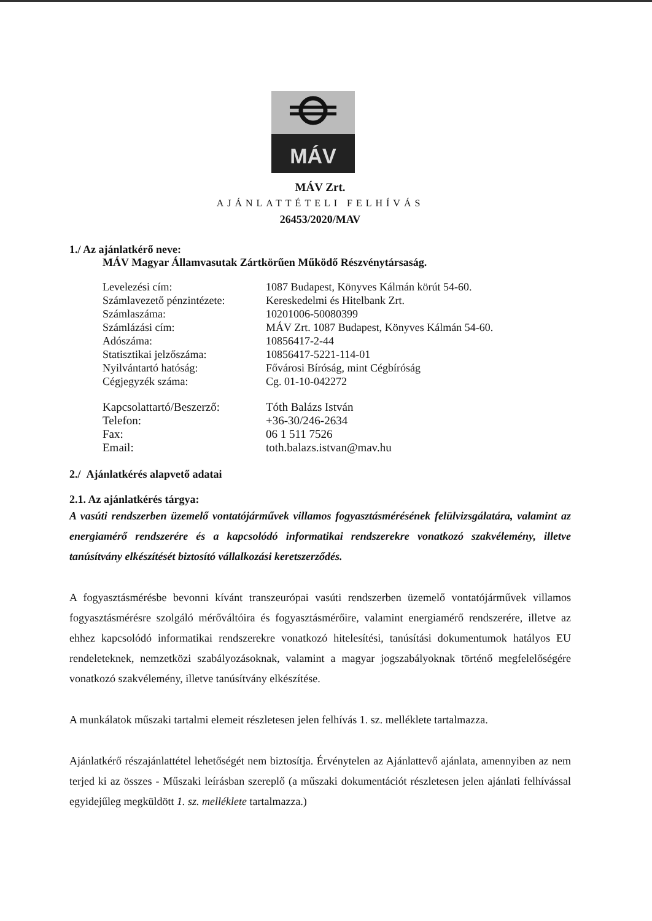MÁV
MÁV Zrt.
AJÁNLATTÉTELI FELHÍVÁS
26453/2020/MAV
1./ Az ajánlatkérő neve:
MÁV Magyar Államvasutak Zártkörűen Működő Részvénytársaság.
| Levelezési cím: | 1087 Budapest, Könyves Kálmán körút 54-60. |
| Számlavezető pénzintézete: | Kereskedelmi és Hitelbank Zrt. |
| Számlaszáma: | 10201006-50080399 |
| Számlázási cím: | MÁV Zrt. 1087 Budapest, Könyves Kálmán 54-60. |
| Adószáma: | 10856417-2-44 |
| Statisztikai jelzőszáma: | 10856417-5221-114-01 |
| Nyilvántartó hatóság: | Fővárosi Bíróság, mint Cégbíróság |
| Cégjegyzék száma: | Cg. 01-10-042272 |
| Kapcsolattartó/Beszerző: | Tóth Balázs István |
| Telefon: | +36-30/246-2634 |
| Fax: | 06 1 511 7526 |
| Email: | toth.balazs.istvan@mav.hu |
2./ Ajánlatkérés alapvető adatai
2.1. Az ajánlatkérés tárgya:
A vasúti rendszerben üzemelő vontatójárművek villamos fogyasztásmérésének felülvizsgálatára, valamint az energiamérő rendszerére és a kapcsolódó informatikai rendszerekre vonatkozó szakvélemény, illetve tanúsítvány elkészítését biztosító vállalkozási keretszerződés.
A fogyasztásmérésbe bevonni kívánt transzeurópai vasúti rendszerben üzemelő vontatójárművek villamos fogyasztásmérésre szolgáló mérőváltóira és fogyasztásmérőire, valamint energiamérő rendszerére, illetve az ehhez kapcsolódó informatikai rendszerekre vonatkozó hitelesítési, tanúsítási dokumentumok hatályos EU rendeleteknek, nemzetközi szabályozásoknak, valamint a magyar jogszabályoknak történő megfelelőségére vonatkozó szakvélemény, illetve tanúsítvány elkészítése.
A munkálatok műszaki tartalmi elemeit részletesen jelen felhívás 1. sz. melléklete tartalmazza.
Ajánlatkérő részajánlattétel lehetőségét nem biztosítja. Érvénytelen az Ajánlattevő ajánlata, amennyiben az nem terjed ki az összes - Műszaki leírásban szereplő (a műszaki dokumentációt részletesen jelen ajánlati felhívással egyidejűleg megküldött 1. sz. melléklete tartalmazza.)